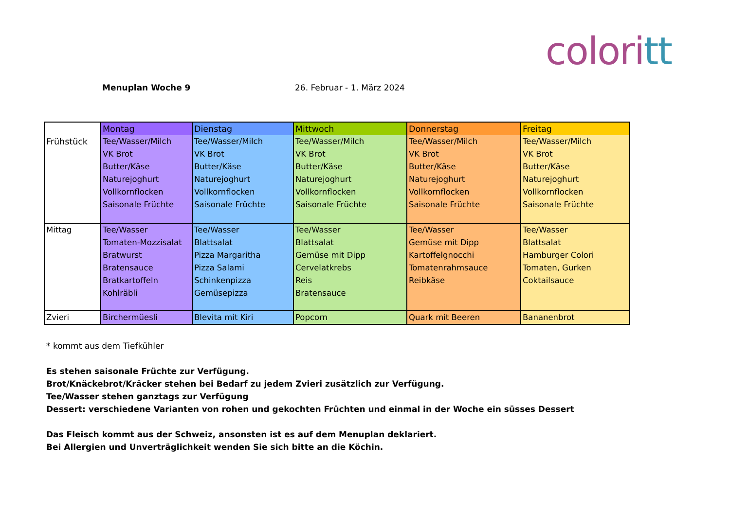coloritt
Menuplan Woche 9 26. Februar - 1. März 2024
| Frühstück | Montag | Dienstag | Mittwoch | Donnerstag | Freitag |
| | Tee/Wasser/Milch VK Brot Butter/Käse Naturejoghurt Vollkornflocken Saisonale Früchte | Tee/Wasser/Milch VK Brot Butter/Käse Naturejoghurt Vollkornflocken Saisonale Früchte | Tee/Wasser/Milch VK Brot Butter/Käse Naturejoghurt Vollkornflocken Saisonale Früchte | Tee/Wasser/Milch VK Brot Butter/Käse Naturejoghurt Vollkornflocken Saisonale Früchte | Tee/Wasser/Milch VK Brot Butter/Käse Naturejoghurt Vollkornflocken Saisonale Früchte |
| Mittag | Tee/Wasser Tomaten-Mozzisalat Bratwurst Bratensauce Bratkartoffeln Kohlräbli | Tee/Wasser Blattsalat Pizza Margaritha Pizza Salami Schinkenpizza Gemüsepizza | Tee/Wasser Blattsalat Gemüse mit Dipp Cervelatkrebs Reis Bratensauce | Tee/Wasser Gemüse mit Dipp Kartoffelgnocchi Tomatenrahmsauce Reibkäse | Tee/Wasser Blattsalat Hamburger Colori Tomaten, Gurken Coktailsauce |
| Zvieri | Birchermüesli | Blevita mit Kiri | Popcorn | Quark mit Beeren | Bananenbrot |
* kommt aus dem Tiefkühler
Es stehen saisonale Früchte zur Verfügung.
Brot/Knäckebrot/Kräcker stehen bei Bedarf zu jedem Zvieri zusätzlich zur Verfügung.
Tee/Wasser stehen ganztags zur Verfügung
Dessert: verschiedene Varianten von rohen und gekochten Früchten und einmal in der Woche ein süsses Dessert
Das Fleisch kommt aus der Schweiz, ansonsten ist es auf dem Menuplan deklariert.
Bei Allergien und Unverträglichkeit wenden Sie sich bitte an die Köchin.